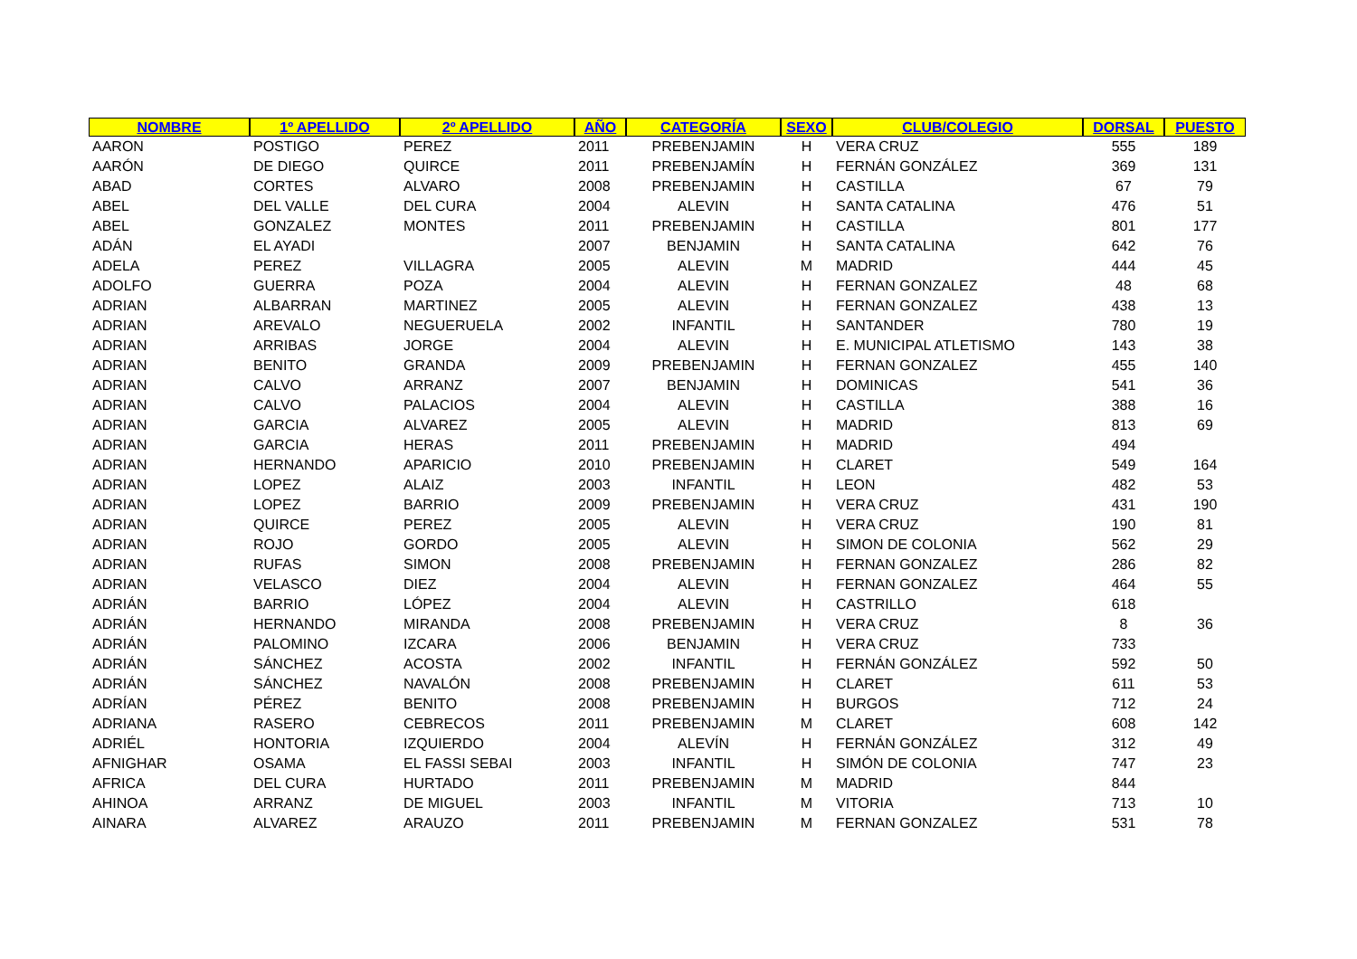| NOMBRE | 1º APELLIDO | 2º APELLIDO | AÑO | CATEGORÍA | SEXO | CLUB/COLEGIO | DORSAL | PUESTO |
| --- | --- | --- | --- | --- | --- | --- | --- | --- |
| AARON | POSTIGO | PEREZ | 2011 | PREBENJAMIN | H | VERA CRUZ | 555 | 189 |
| AARÓN | DE DIEGO | QUIRCE | 2011 | PREBENJAMÍN | H | FERNÁN GONZÁLEZ | 369 | 131 |
| ABAD | CORTES | ALVARO | 2008 | PREBENJAMIN | H | CASTILLA | 67 | 79 |
| ABEL | DEL VALLE | DEL CURA | 2004 | ALEVIN | H | SANTA CATALINA | 476 | 51 |
| ABEL | GONZALEZ | MONTES | 2011 | PREBENJAMIN | H | CASTILLA | 801 | 177 |
| ADÁN | EL AYADI | | 2007 | BENJAMIN | H | SANTA CATALINA | 642 | 76 |
| ADELA | PEREZ | VILLAGRA | 2005 | ALEVIN | M | MADRID | 444 | 45 |
| ADOLFO | GUERRA | POZA | 2004 | ALEVIN | H | FERNAN GONZALEZ | 48 | 68 |
| ADRIAN | ALBARRAN | MARTINEZ | 2005 | ALEVIN | H | FERNAN GONZALEZ | 438 | 13 |
| ADRIAN | AREVALO | NEGUERUELA | 2002 | INFANTIL | H | SANTANDER | 780 | 19 |
| ADRIAN | ARRIBAS | JORGE | 2004 | ALEVIN | H | E. MUNICIPAL ATLETISMO | 143 | 38 |
| ADRIAN | BENITO | GRANDA | 2009 | PREBENJAMIN | H | FERNAN GONZALEZ | 455 | 140 |
| ADRIAN | CALVO | ARRANZ | 2007 | BENJAMIN | H | DOMINICAS | 541 | 36 |
| ADRIAN | CALVO | PALACIOS | 2004 | ALEVIN | H | CASTILLA | 388 | 16 |
| ADRIAN | GARCIA | ALVAREZ | 2005 | ALEVIN | H | MADRID | 813 | 69 |
| ADRIAN | GARCIA | HERAS | 2011 | PREBENJAMIN | H | MADRID | 494 | |
| ADRIAN | HERNANDO | APARICIO | 2010 | PREBENJAMIN | H | CLARET | 549 | 164 |
| ADRIAN | LOPEZ | ALAIZ | 2003 | INFANTIL | H | LEON | 482 | 53 |
| ADRIAN | LOPEZ | BARRIO | 2009 | PREBENJAMIN | H | VERA CRUZ | 431 | 190 |
| ADRIAN | QUIRCE | PEREZ | 2005 | ALEVIN | H | VERA CRUZ | 190 | 81 |
| ADRIAN | ROJO | GORDO | 2005 | ALEVIN | H | SIMON DE COLONIA | 562 | 29 |
| ADRIAN | RUFAS | SIMON | 2008 | PREBENJAMIN | H | FERNAN GONZALEZ | 286 | 82 |
| ADRIAN | VELASCO | DIEZ | 2004 | ALEVIN | H | FERNAN GONZALEZ | 464 | 55 |
| ADRIÁN | BARRIO | LÓPEZ | 2004 | ALEVIN | H | CASTRILLO | 618 | |
| ADRIÁN | HERNANDO | MIRANDA | 2008 | PREBENJAMIN | H | VERA CRUZ | 8 | 36 |
| ADRIÁN | PALOMINO | IZCARA | 2006 | BENJAMIN | H | VERA CRUZ | 733 | |
| ADRIÁN | SÁNCHEZ | ACOSTA | 2002 | INFANTIL | H | FERNÁN GONZÁLEZ | 592 | 50 |
| ADRIÁN | SÁNCHEZ | NAVALÓN | 2008 | PREBENJAMIN | H | CLARET | 611 | 53 |
| ADRÍAN | PÉREZ | BENITO | 2008 | PREBENJAMIN | H | BURGOS | 712 | 24 |
| ADRIANA | RASERO | CEBRECOS | 2011 | PREBENJAMIN | M | CLARET | 608 | 142 |
| ADRIÉL | HONTORIA | IZQUIERDO | 2004 | ALEVÍN | H | FERNÁN GONZÁLEZ | 312 | 49 |
| AFNIGHAR | OSAMA | EL FASSI SEBAI | 2003 | INFANTIL | H | SIMÓN DE COLONIA | 747 | 23 |
| AFRICA | DEL CURA | HURTADO | 2011 | PREBENJAMIN | M | MADRID | 844 | |
| AHINOA | ARRANZ | DE MIGUEL | 2003 | INFANTIL | M | VITORIA | 713 | 10 |
| AINARA | ALVAREZ | ARAUZO | 2011 | PREBENJAMIN | M | FERNAN GONZALEZ | 531 | 78 |